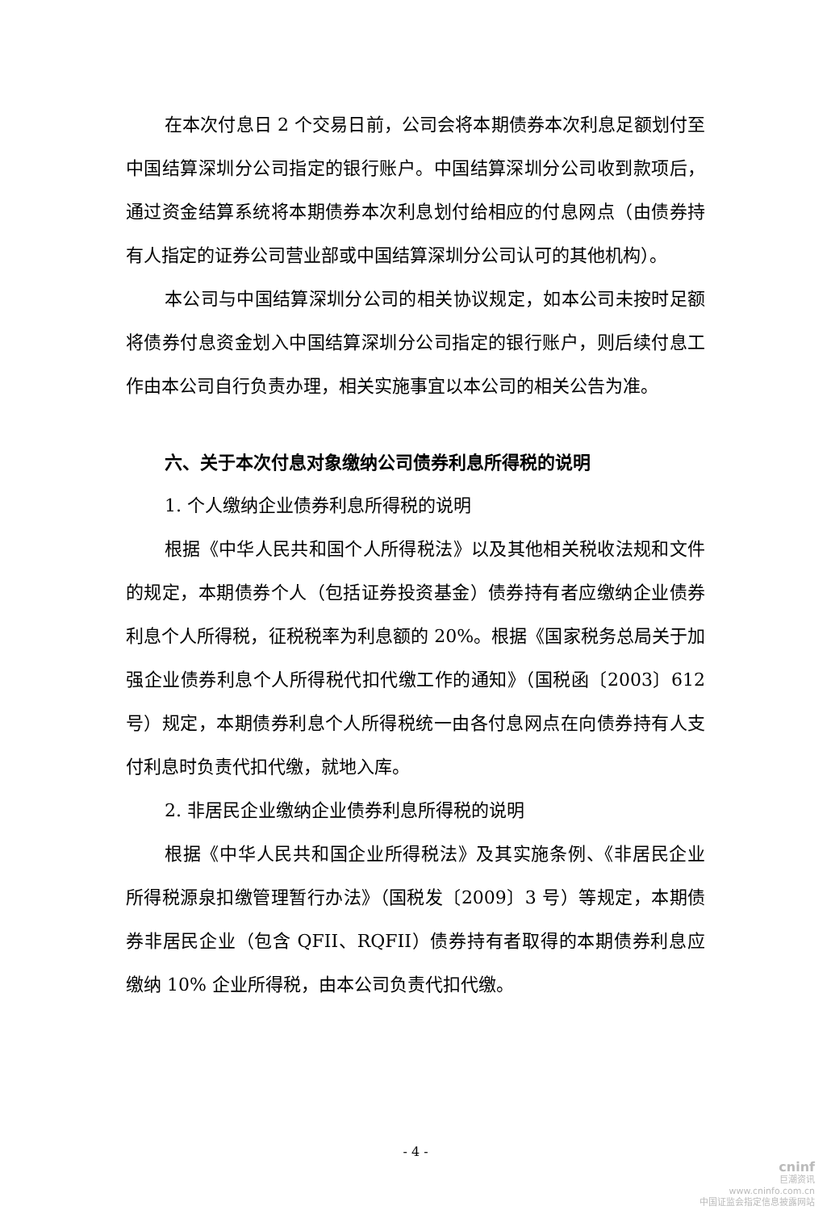在本次付息日 2 个交易日前，公司会将本期债券本次利息足额划付至中国结算深圳分公司指定的银行账户。中国结算深圳分公司收到款项后，通过资金结算系统将本期债券本次利息划付给相应的付息网点（由债券持有人指定的证券公司营业部或中国结算深圳分公司认可的其他机构）。
本公司与中国结算深圳分公司的相关协议规定，如本公司未按时足额将债券付息资金划入中国结算深圳分公司指定的银行账户，则后续付息工作由本公司自行负责办理，相关实施事宜以本公司的相关公告为准。
六、关于本次付息对象缴纳公司债券利息所得税的说明
1. 个人缴纳企业债券利息所得税的说明
根据《中华人民共和国个人所得税法》以及其他相关税收法规和文件的规定，本期债券个人（包括证券投资基金）债券持有者应缴纳企业债券利息个人所得税，征税税率为利息额的 20%。根据《国家税务总局关于加强企业债券利息个人所得税代扣代缴工作的通知》（国税函〔2003〕612 号）规定，本期债券利息个人所得税统一由各付息网点在向债券持有人支付利息时负责代扣代缴，就地入库。
2. 非居民企业缴纳企业债券利息所得税的说明
根据《中华人民共和国企业所得税法》及其实施条例、《非居民企业所得税源泉扣缴管理暂行办法》（国税发〔2009〕3 号）等规定，本期债券非居民企业（包含 QFII、RQFII）债券持有者取得的本期债券利息应缴纳 10% 企业所得税，由本公司负责代扣代缴。
- 4 -
cninf
巨潮资讯
www.cninfo.com.cn
中国证监会指定信息披露网站